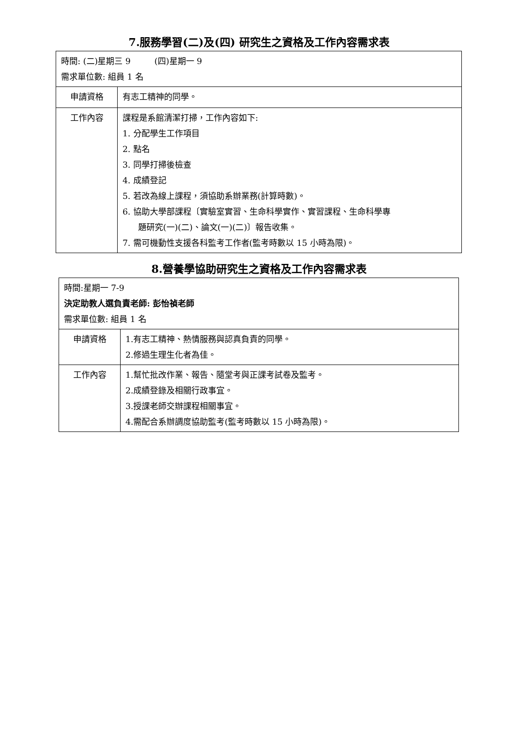7.服務學習(二)及(四) 研究生之資格及工作內容需求表
| 時間: (二)星期三 9 (四)星期一 9 需求單位數: 組員 1 名 | |
| 申請資格 | 有志工精神的同學。 |
| 工作內容 | 課程是系館清潔打掃，工作內容如下: 1. 分配學生工作項目 2. 點名 3. 同學打掃後檢查 4. 成績登記 5. 若改為線上課程，須協助系辦業務(計算時數)。 6. 協助大學部課程〔實驗室實習、生命科學實作、實習課程、生命科學專 題研究(一)(二)、論文(一)(二)〕報告收集。 7. 需可機動性支援各科監考工作者(監考時數以 15 小時為限)。 |
8.營養學協助研究生之資格及工作內容需求表
| 時間:星期一 7-9 決定助教人選負責老師: 彭怡禎老師 需求單位數: 組員 1 名 | |
| 申請資格 | 1.有志工精神、熱情服務與認真負責的同學。 2.修過生理生化者為佳。 |
| 工作內容 | 1.幫忙批改作業、報告、隨堂考與正課考試卷及監考。 2.成績登錄及相關行政事宜。 3.授課老師交辦課程相關事宜。 4.需配合系辦調度協助監考(監考時數以 15 小時為限)。 |